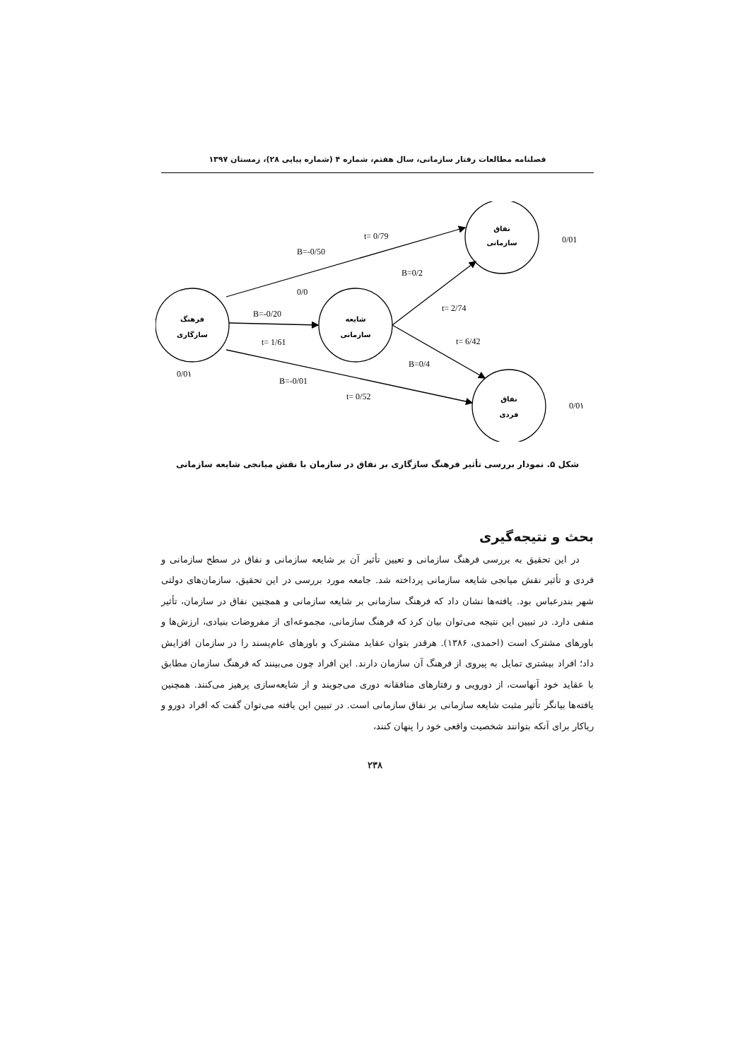فصلنامه مطالعات رفتار سازمانی، سال هفتم، شماره ۴ (شماره پیاپی ۲۸)، زمستان ۱۳۹۷
فرهنگ
سازگاری
شایعه
سازمانی
نفاق
سازمانی
نفاق
فردی
t= 0/79
B=-0/50
0/01
B=0/2
0/0
B=-0/20
t= 2/74
t= 1/61
t= 6/42
B=0/4
0/0١
B=-0/01
t= 0/52
0/0١
شکل ۵. نمودار بررسی تأثیر فرهنگ سازگاری بر نفاق در سازمان با نقش میانجی شایعه سازمانی
بحث و نتیجه‌گیری
در این تحقیق به بررسی فرهنگ سازمانی و تعیین تأثیر آن بر شایعه سازمانی و نفاق در سطح سازمانی و فردی و تأثیر نقش میانجی شایعه سازمانی پرداخته شد. جامعه مورد بررسی در این تحقیق، سازمان‌های دولتی شهر بندرعباس بود. یافته‌ها نشان داد که فرهنگ سازمانی بر شایعه سازمانی و همچنین نفاق در سازمان، تأثیر منفی دارد. در تبیین این نتیجه می‌توان بیان کرد که فرهنگ سازمانی، مجموعه‌ای از مفروضات بنیادی، ارزش‌ها و باورهای مشترک است (احمدی، ۱۳۸۶). هرقدر بتوان عقاید مشترک و باورهای عام‌پسند را در سازمان افزایش داد؛ افراد بیشتری تمایل به پیروی از فرهنگ آن سازمان دارند. این افراد چون می‌بینند که فرهنگ سازمان مطابق با عقاید خود آنهاست، از دورویی و رفتارهای منافقانه دوری می‌جویند و از شایعه‌سازی پرهیز می‌کنند. همچنین یافته‌ها بیانگر تأثیر مثبت شایعه سازمانی بر نفاق سازمانی است. در تبیین این یافته می‌توان گفت که افراد دورو و ریاکار برای آنکه بتوانند شخصیت واقعی خود را پنهان کنند،
۲۳۸